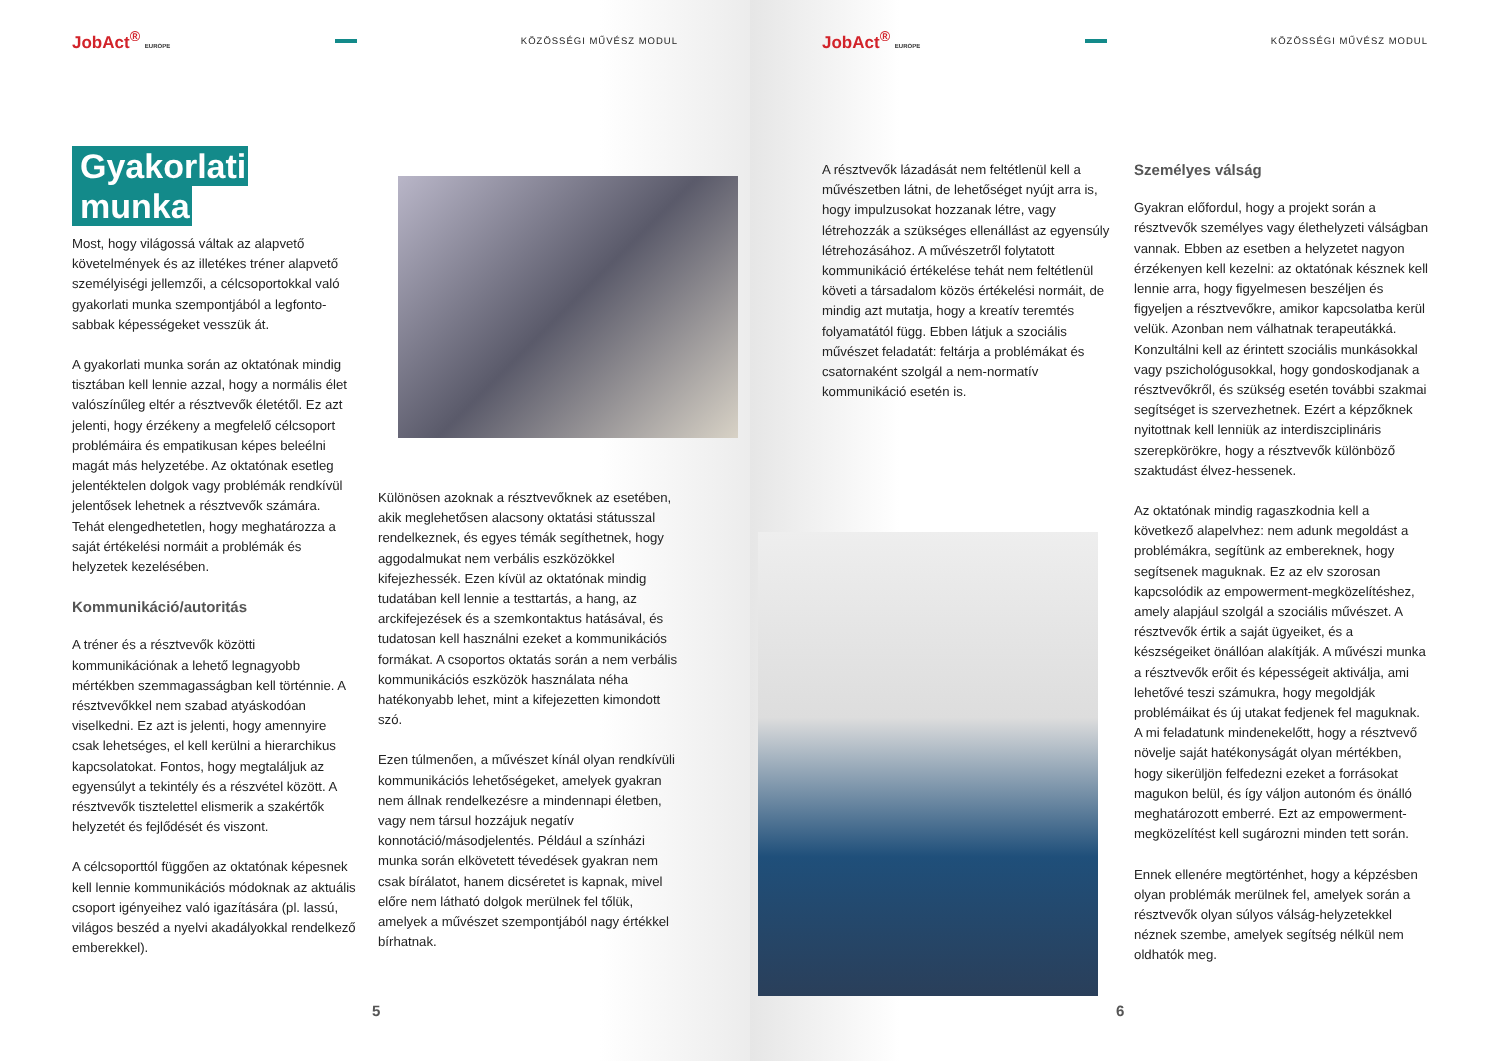JobAct<sup>®</sup> EUROPE KÖZÖSSÉGI MŰVÉSZ MODUL
Gyakorlati
munka
Most, hogy világossá váltak az alapvető követelmények és az illetékes tréner alapvető személyiségi jellemzői, a célcsoportokkal való gyakorlati munka szempontjából a legfonto-sabbak képességeket vesszük át.
A gyakorlati munka során az oktatónak mindig tisztában kell lennie azzal, hogy a normális élet valószínűleg eltér a résztvevők életétől. Ez azt jelenti, hogy érzékeny a megfelelő célcsoport problémáira és empatikusan képes beleélni magát más helyzetébe. Az oktatónak esetleg jelentéktelen dolgok vagy problémák rendkívül jelentősek lehetnek a résztvevők számára. Tehát elengedhetetlen, hogy meghatározza a saját értékelési normáit a problémák és helyzetek kezelésében.
Kommunikáció/autoritás
A tréner és a résztvevők közötti kommunikációnak a lehető legnagyobb mértékben szemmagasságban kell történnie. A résztvevőkkel nem szabad atyáskodóan viselkedni. Ez azt is jelenti, hogy amennyire csak lehetséges, el kell kerülni a hierarchikus kapcsolatokat. Fontos, hogy megtaláljuk az egyensúlyt a tekintély és a részvétel között. A résztvevők tisztelettel elismerik a szakértők helyzetét és fejlődését és viszont.
A célcsoporttól függően az oktatónak képesnek kell lennie kommunikációs módoknak az aktuális csoport igényeihez való igazítására (pl. lassú, világos beszéd a nyelvi akadályokkal rendelkező emberekkel).
Különösen azoknak a résztvevőknek az esetében, akik meglehetősen alacsony oktatási státusszal rendelkeznek, és egyes témák segíthetnek, hogy aggodalmukat nem verbális eszközökkel kifejezhessék. Ezen kívül az oktatónak mindig tudatában kell lennie a testtartás, a hang, az arckifejezések és a szemkontaktus hatásával, és tudatosan kell használni ezeket a kommunikációs formákat. A csoportos oktatás során a nem verbális kommunikációs eszközök használata néha hatékonyabb lehet, mint a kifejezetten kimondott szó.
Ezen túlmenően, a művészet kínál olyan rendkívüli kommunikációs lehetőségeket, amelyek gyakran nem állnak rendelkezésre a mindennapi életben, vagy nem társul hozzájuk negatív konnotáció/másodjelentés. Például a színházi munka során elkövetett tévedések gyakran nem csak bírálatot, hanem dicséretet is kapnak, mivel előre nem látható dolgok merülnek fel tőlük, amelyek a művészet szempontjából nagy értékkel bírhatnak.
5
JobAct<sup>®</sup> EUROPE KÖZÖSSÉGI MŰVÉSZ MODUL
A résztvevők lázadását nem feltétlenül kell a művészetben látni, de lehetőséget nyújt arra is, hogy impulzusokat hozzanak létre, vagy létrehozzák a szükséges ellenállást az egyensúly létrehozásához. A művészetről folytatott kommunikáció értékelése tehát nem feltétlenül követi a társadalom közös értékelési normáit, de mindig azt mutatja, hogy a kreatív teremtés folyamatától függ. Ebben látjuk a szociális művészet feladatát: feltárja a problémákat és csatornaként szolgál a nem-normatív kommunikáció esetén is.
Személyes válság
Gyakran előfordul, hogy a projekt során a résztvevők személyes vagy élethelyzeti válságban vannak. Ebben az esetben a helyzetet nagyon érzékenyen kell kezelni: az oktatónak késznek kell lennie arra, hogy figyelmesen beszéljen és figyeljen a résztvevőkre, amikor kapcsolatba kerül velük. Azonban nem válhatnak terapeutákká. Konzultálni kell az érintett szociális munkásokkal vagy pszichológusokkal, hogy gondoskodjanak a résztvevőkről, és szükség esetén további szakmai segítséget is szervezhetnek. Ezért a képzőknek nyitottnak kell lenniük az interdiszciplináris szerepkörökre, hogy a résztvevők különböző szaktudást élvez-hessenek.
Az oktatónak mindig ragaszkodnia kell a következő alapelvhez: nem adunk megoldást a problémákra, segítünk az embereknek, hogy segítsenek maguknak. Ez az elv szorosan kapcsolódik az empowerment-megközelítéshez, amely alapjául szolgál a szociális művészet. A résztvevők értik a saját ügyeiket, és a készségeiket önállóan alakítják. A művészi munka a résztvevők erőit és képességeit aktiválja, ami lehetővé teszi számukra, hogy megoldják problémáikat és új utakat fedjenek fel maguknak. A mi feladatunk mindenekelőtt, hogy a résztvevő növelje saját hatékonyságát olyan mértékben, hogy sikerüljön felfedezni ezeket a forrásokat magukon belül, és így váljon autonóm és önálló meghatározott emberré. Ezt az empowerment-megközelítést kell sugározni minden tett során.
Ennek ellenére megtörténhet, hogy a képzésben olyan problémák merülnek fel, amelyek során a résztvevők olyan súlyos válság-helyzetekkel néznek szembe, amelyek segítség nélkül nem oldhatók meg.
6